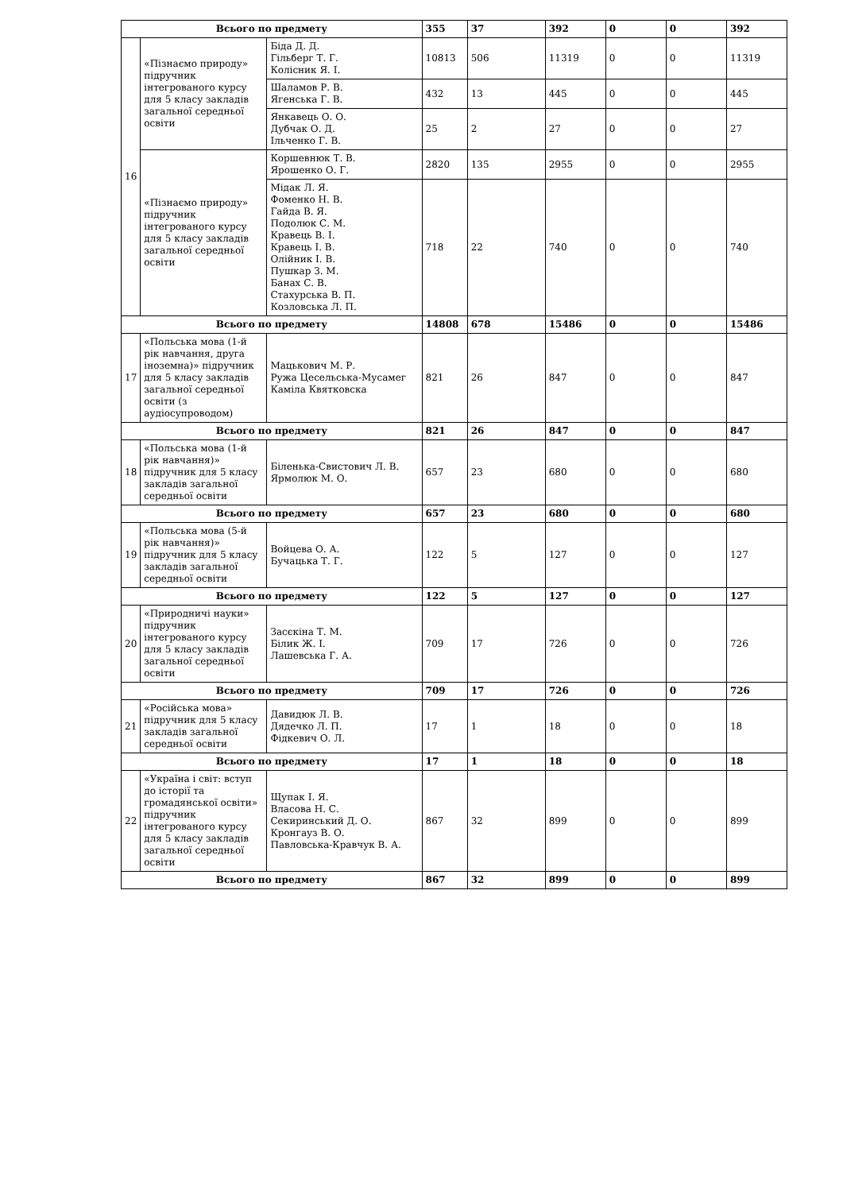| Всього по предмету | | | 355 | 37 | 392 | 0 | 0 | 392 |
| 16 | «Пізнаємо природу» підручник інтегрованого курсу для 5 класу закладів загальної середньої освіти | Біда Д. Д. Гільберг Т. Г. Колісник Я. І. | 10813 | 506 | 11319 | 0 | 0 | 11319 |
| | | Шаламов Р. В. Ягенська Г. В. | 432 | 13 | 445 | 0 | 0 | 445 |
| | | Янкавець О. О. Дубчак О. Д. Ільченко Г. В. | 25 | 2 | 27 | 0 | 0 | 27 |
| | «Пізнаємо природу» підручник інтегрованого курсу для 5 класу закладів загальної середньої освіти | Коршевнюк Т. В. Ярошенко О. Г. | 2820 | 135 | 2955 | 0 | 0 | 2955 |
| | | Мідак Л. Я. Фоменко Н. В. Гайда В. Я. Подолюк С. М. Кравець В. І. Кравець І. В. Олійник І. В. Пушкар З. М. Банах С. В. Стахурська В. П. Козловська Л. П. | 718 | 22 | 740 | 0 | 0 | 740 |
| Всього по предмету | | | 14808 | 678 | 15486 | 0 | 0 | 15486 |
| 17 | «Польська мова (1-й рік навчання, друга іноземна)» підручник для 5 класу закладів загальної середньої освіти (з аудіосупроводом) | Мацькович М. Р. Ружа Цесельська-Мусамег Каміла Квятковска | 821 | 26 | 847 | 0 | 0 | 847 |
| Всього по предмету | | | 821 | 26 | 847 | 0 | 0 | 847 |
| 18 | «Польська мова (1-й рік навчання)» підручник для 5 класу закладів загальної середньої освіти | Біленька-Свистович Л. В. Ярмолюк М. О. | 657 | 23 | 680 | 0 | 0 | 680 |
| Всього по предмету | | | 657 | 23 | 680 | 0 | 0 | 680 |
| 19 | «Польська мова (5-й рік навчання)» підручник для 5 класу закладів загальної середньої освіти | Войцева О. А. Бучацька Т. Г. | 122 | 5 | 127 | 0 | 0 | 127 |
| Всього по предмету | | | 122 | 5 | 127 | 0 | 0 | 127 |
| 20 | «Природничі науки» підручник інтегрованого курсу для 5 класу закладів загальної середньої освіти | Засєкіна Т. М. Білик Ж. І. Лашевська Г. А. | 709 | 17 | 726 | 0 | 0 | 726 |
| Всього по предмету | | | 709 | 17 | 726 | 0 | 0 | 726 |
| 21 | «Російська мова» підручник для 5 класу закладів загальної середньої освіти | Давидюк Л. В. Дядечко Л. П. Фідкевич О. Л. | 17 | 1 | 18 | 0 | 0 | 18 |
| Всього по предмету | | | 17 | 1 | 18 | 0 | 0 | 18 |
| 22 | «Україна і світ: вступ до історії та громадянської освіти» підручник інтегрованого курсу для 5 класу закладів загальної середньої освіти | Щупак І. Я. Власова Н. С. Секиринський Д. О. Кронгауз В. О. Павловська-Кравчук В. А. | 867 | 32 | 899 | 0 | 0 | 899 |
| Всього по предмету | | | 867 | 32 | 899 | 0 | 0 | 899 |